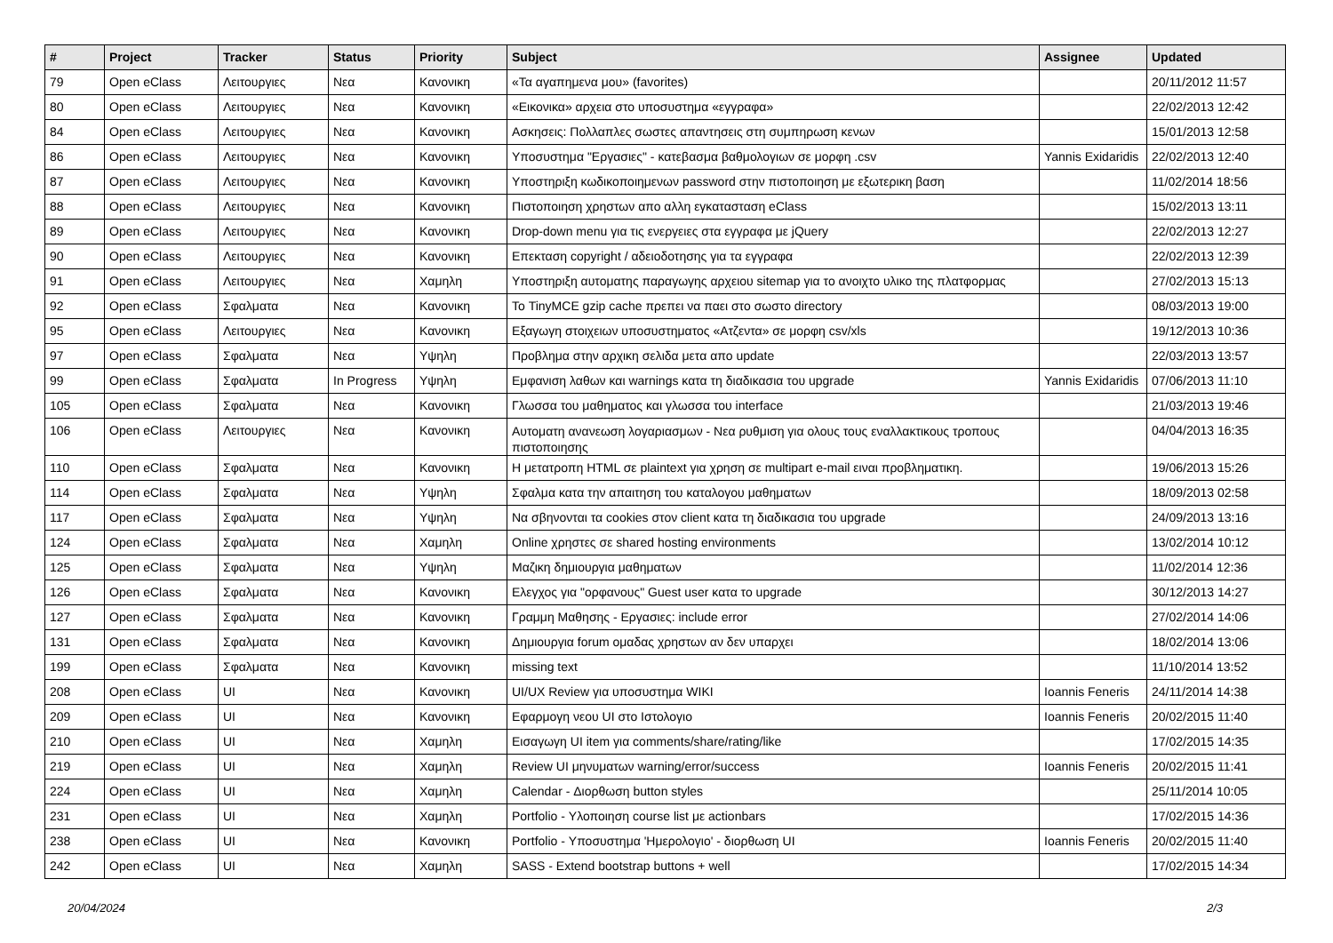| # | Project | Tracker | Status | Priority | Subject | Assignee | Updated |
| --- | --- | --- | --- | --- | --- | --- | --- |
| 79 | Open eClass | Λειτουργιες | Νεα | Κανονικη | «Τα αγαπημενα μου» (favorites) | | 20/11/2012 11:57 |
| 80 | Open eClass | Λειτουργιες | Νεα | Κανονικη | «Εικονικα» αρχεια στο υποσυστημα «εγγραφα» | | 22/02/2013 12:42 |
| 84 | Open eClass | Λειτουργιες | Νεα | Κανονικη | Ασκησεις: Πολλαπλες σωστες απαντησεις στη συμπηρωση κενων | | 15/01/2013 12:58 |
| 86 | Open eClass | Λειτουργιες | Νεα | Κανονικη | Υποσυστημα "Εργασιες" - κατεβασμα βαθμολογιων σε μορφη .csv | Yannis Exidaridis | 22/02/2013 12:40 |
| 87 | Open eClass | Λειτουργιες | Νεα | Κανονικη | Υποστηριξη κωδικοποιημενων password στην πιστοποιηση με εξωτερικη βαση | | 11/02/2014 18:56 |
| 88 | Open eClass | Λειτουργιες | Νεα | Κανονικη | Πιστοποιηση χρηστων απο αλλη εγκατασταση eClass | | 15/02/2013 13:11 |
| 89 | Open eClass | Λειτουργιες | Νεα | Κανονικη | Drop-down menu για τις ενεργειες στα εγγραφα με jQuery | | 22/02/2013 12:27 |
| 90 | Open eClass | Λειτουργιες | Νεα | Κανονικη | Επεκταση copyright / αδειοδοτησης για τα εγγραφα | | 22/02/2013 12:39 |
| 91 | Open eClass | Λειτουργιες | Νεα | Χαμηλη | Υποστηριξη αυτοματης παραγωγης αρχειου sitemap για το ανοιχτο υλικο της πλατφορμας | | 27/02/2013 15:13 |
| 92 | Open eClass | Σφαλματα | Νεα | Κανονικη | Το TinyMCE gzip cache πρεπει να παει στο σωστο directory | | 08/03/2013 19:00 |
| 95 | Open eClass | Λειτουργιες | Νεα | Κανονικη | Εξαγωγη στοιχειων υποσυστηματος «Ατζεντα» σε μορφη csv/xls | | 19/12/2013 10:36 |
| 97 | Open eClass | Σφαλματα | Νεα | Υψηλη | Προβλημα στην αρχικη σελιδα μετα απο update | | 22/03/2013 13:57 |
| 99 | Open eClass | Σφαλματα | In Progress | Υψηλη | Εμφανιση λαθων και warnings κατα τη διαδικασια του upgrade | Yannis Exidaridis | 07/06/2013 11:10 |
| 105 | Open eClass | Σφαλματα | Νεα | Κανονικη | Γλωσσα του μαθηματος και γλωσσα του interface | | 21/03/2013 19:46 |
| 106 | Open eClass | Λειτουργιες | Νεα | Κανονικη | Αυτοματη ανανεωση λογαριασμων - Νεα ρυθμιση για ολους τους εναλλακτικους τροπους πιστοποιησης | | 04/04/2013 16:35 |
| 110 | Open eClass | Σφαλματα | Νεα | Κανονικη | Η μετατροπη HTML σε plaintext για χρηση σε multipart e-mail ειναι προβληματικη. | | 19/06/2013 15:26 |
| 114 | Open eClass | Σφαλματα | Νεα | Υψηλη | Σφαλμα κατα την απαιτηση του καταλογου μαθηματων | | 18/09/2013 02:58 |
| 117 | Open eClass | Σφαλματα | Νεα | Υψηλη | Να σβηνονται τα cookies στον client κατα τη διαδικασια του upgrade | | 24/09/2013 13:16 |
| 124 | Open eClass | Σφαλματα | Νεα | Χαμηλη | Online χρηστες σε shared hosting environments | | 13/02/2014 10:12 |
| 125 | Open eClass | Σφαλματα | Νεα | Υψηλη | Μαζικη δημιουργια μαθηματων | | 11/02/2014 12:36 |
| 126 | Open eClass | Σφαλματα | Νεα | Κανονικη | Ελεγχος για "ορφανους" Guest user κατα το upgrade | | 30/12/2013 14:27 |
| 127 | Open eClass | Σφαλματα | Νεα | Κανονικη | Γραμμη Μαθησης - Εργασιες: include error | | 27/02/2014 14:06 |
| 131 | Open eClass | Σφαλματα | Νεα | Κανονικη | Δημιουργια forum ομαδας χρηστων αν δεν υπαρχει | | 18/02/2014 13:06 |
| 199 | Open eClass | Σφαλματα | Νεα | Κανονικη | missing text | | 11/10/2014 13:52 |
| 208 | Open eClass | UI | Νεα | Κανονικη | UI/UX Review για υποσυστημα WIKI | Ioannis Feneris | 24/11/2014 14:38 |
| 209 | Open eClass | UI | Νεα | Κανονικη | Εφαρμογη νεου UI στο Ιστολογιο | Ioannis Feneris | 20/02/2015 11:40 |
| 210 | Open eClass | UI | Νεα | Χαμηλη | Εισαγωγη UI item για comments/share/rating/like | | 17/02/2015 14:35 |
| 219 | Open eClass | UI | Νεα | Χαμηλη | Review UI μηνυματων warning/error/success | Ioannis Feneris | 20/02/2015 11:41 |
| 224 | Open eClass | UI | Νεα | Χαμηλη | Calendar - Διορθωση button styles | | 25/11/2014 10:05 |
| 231 | Open eClass | UI | Νεα | Χαμηλη | Portfolio - Υλοποιηση course list με actionbars | | 17/02/2015 14:36 |
| 238 | Open eClass | UI | Νεα | Κανονικη | Portfolio - Υποσυστημα 'Ημερολογιο' - διορθωση UI | Ioannis Feneris | 20/02/2015 11:40 |
| 242 | Open eClass | UI | Νεα | Χαμηλη | SASS - Extend bootstrap buttons + well | | 17/02/2015 14:34 |
20/04/2024 2/3